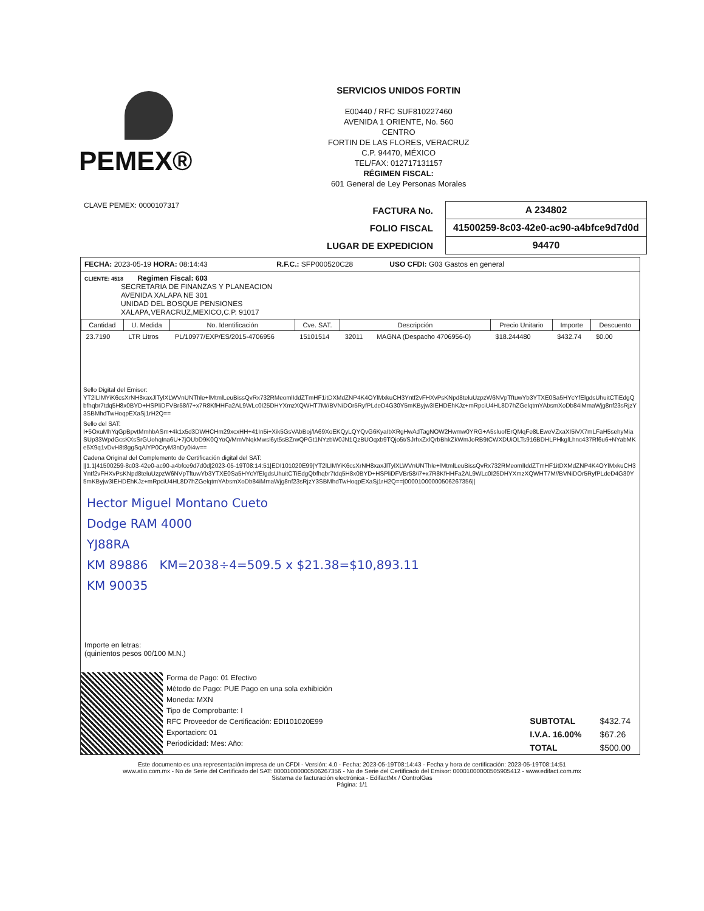PEMEX®
SERVICIOS UNIDOS FORTIN
E00440 / RFC SUF810227460
AVENIDA 1 ORIENTE, No. 560
CENTRO
FORTIN DE LAS FLORES, VERACRUZ
C.P. 94470, MÉXICO
TEL/FAX: 012717131157
RÉGIMEN FISCAL:
601 General de Ley Personas Morales
CLAVE PEMEX: 0000107317
| FACTURA No. | A 234802 |
| FOLIO FISCAL | 41500259-8c03-42e0-ac90-a4bfce9d7d0d |
| LUGAR DE EXPEDICION | 94470 |
FECHA: 2023-05-19 HORA: 08:14:43 R.F.C.: SFP000520C28 USO CFDI: G03 Gastos en general
CLIENTE: 4518 Regimen Fiscal: 603
SECRETARIA DE FINANZAS Y PLANEACION
AVENIDA XALAPA NE 301
UNIDAD DEL BOSQUE PENSIONES
XALAPA,VERACRUZ,MEXICO,C.P. 91017
| Cantidad | U. Medida | No. Identificación | Cve. SAT. | Descripción | | Precio Unitario | Importe | Descuento |
| --- | --- | --- | --- | --- | --- | --- | --- | --- |
| 23.7190 | LTR Litros | PL/10977/EXP/ES/2015-4706956 | 15101514 | 32011 | MAGNA (Despacho 4706956-0) | $18.244480 | $432.74 | $0.00 |
Sello Digital del Emisor:
YT2lLIMYiK6csXrNH8xaxJlTylXLWVnUNThle+lMtmlLeuBissQvRx732RMeomlIddZTmHF1itDXMdZNP4K4OYlMxkuCH3Yntf2vFHXvPsKNpd8teluUzpzW6NVpTftuwYb3YTXE0Sa5HYcYfElgdsUhuitCTiEdgQbfhqbr7tdq5H8x0BYD+HSPliDFVBr58/i7+x7R8KfHHFa2AL9WLc0I25DHYXmzXQWHT7M//BVNiDOr5RyfPLdeD4G30Y5mKByjw3IEHDEhKJz+mRpciU4HL8D7hZGelqtmYAbsmXoDb84iMmaWjg8nf23sRjzY3SBMhdTwHoqpEXaSj1rH2Q==
Sello del SAT:
I+5OxuMhYqGpBpvtMmhbASm+4k1x5d3DWHCHm29xcxHH+41In5i+Xik5GsVAbBoj/lA69XoEKQyLQYQvG6KyaIbXRgHwAdTagNOW2Hwmw0YRG+A5sluofErQMqFe8LEweVZxaXI5iVX7mLFaH5sehyMiaSUp33WpdGcsKXsSrGUohqIna6U+7jOUbD9K0QYoQ/MmVNqkMwsl6yt5sBZrwQPGt1NYzbW0JN1QzBUOqxb9TQjo5t/SJrhxZxlQrbBhkZkWmJoRB9tCWXDUiOLTs916BDHLPHkglLhnc437Rf6u6+NYabMKe5X9q1vDvH8t8ggSqAlYP0CryM3nDy0i4w==
Cadena Original del Complemento de Certificación digital del SAT:
||1.1|41500259-8c03-42e0-ac90-a4bfce9d7d0d|2023-05-19T08:14:51|EDI101020E99|YT2lLIMYiK6csXrNH8xaxJlTylXLWVnUNThle+lMtmlLeuBissQvRx732RMeomlIddZTmHF1itDXMdZNP4K4OYlMxkuCH3Yntf2vFHXvPsKNpd8teluUzpzW6NVpTftuwYb3YTXE0Sa5HYcYfElgdsUhuitCTiEdgQbfhqbr7tdq5H8x0BYD+HSPliDFVBr58/i7+x7R8KfHHFa2AL9WLc0I25DHYXmzXQWHT7M//BVNiDOr5RyfPLdeD4G30Y5mKByjw3IEHDEhKJz+mRpciU4HL8D7hZGelqtmYAbsmXoDb84iMmaWjg8nf23sRjzY3SBMhdTwHoqpEXaSj1rH2Q==|00001000000506267356||
Hector Miguel Montano Cueto
Dodge RAM 4000
YJ88RA
KM 89886 KM=2038÷4=509.5 x $21.38=$10,893.11
KM 90035
Importe en letras:
(quinientos pesos 00/100 M.N.)
Forma de Pago: 01 Efectivo
Método de Pago: PUE Pago en una sola exhibición
Moneda: MXN
Tipo de Comprobante: I
RFC Proveedor de Certificación: EDI101020E99
Exportacion: 01
Periodicidad: Mes: Año:
| SUBTOTAL | $432.74 |
| I.V.A. 16.00% | $67.26 |
| TOTAL | $500.00 |
Este documento es una representación impresa de un CFDI - Versión: 4.0 - Fecha: 2023-05-19T08:14:43 - Fecha y hora de certificación: 2023-05-19T08:14:51
www.atio.com.mx - No de Serie del Certificado del SAT: 00001000000506267356 - No de Serie del Certificado del Emisor: 00001000000505905412 - www.edifact.com.mx
Sistema de facturación electrónica - EdifactMx / ControlGas
Página: 1/1